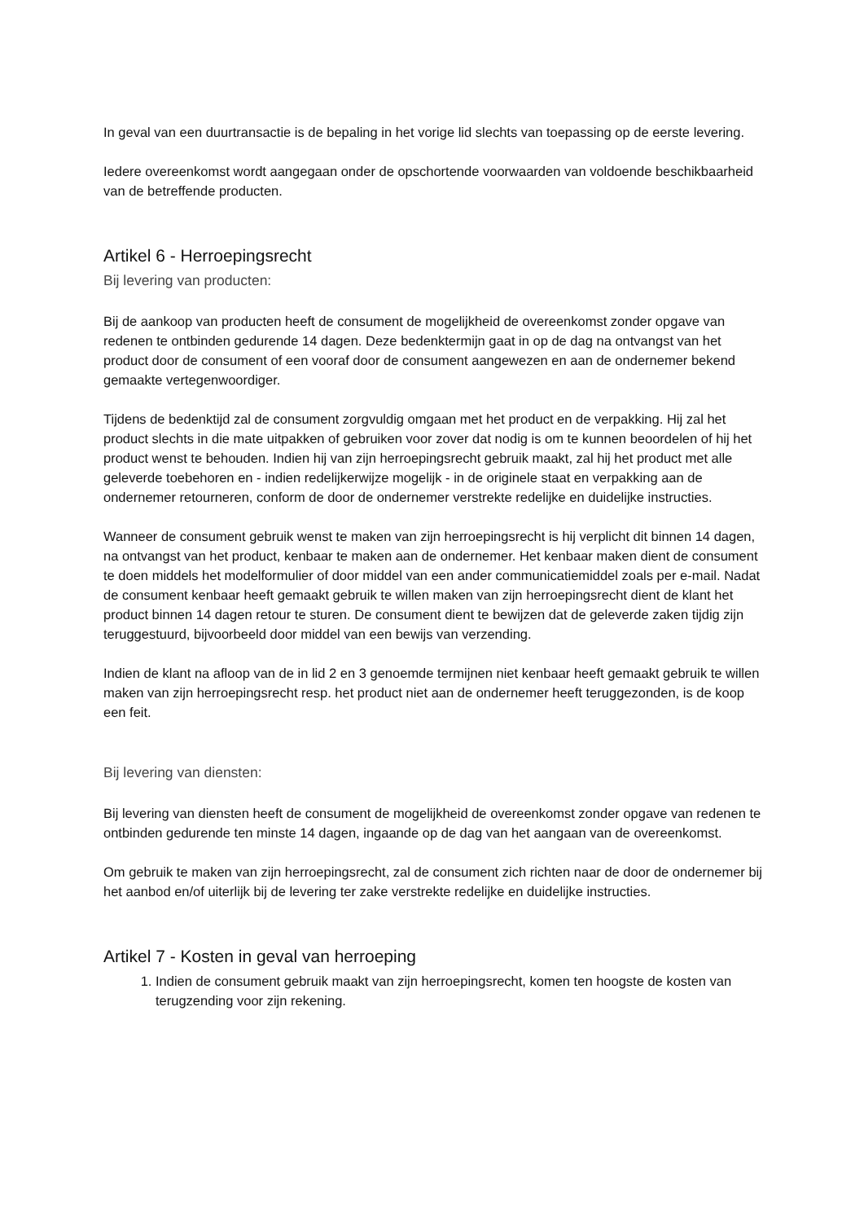In geval van een duurtransactie is de bepaling in het vorige lid slechts van toepassing op de eerste levering.
Iedere overeenkomst wordt aangegaan onder de opschortende voorwaarden van voldoende beschikbaarheid van de betreffende producten.
Artikel 6 - Herroepingsrecht
Bij levering van producten:
Bij de aankoop van producten heeft de consument de mogelijkheid de overeenkomst zonder opgave van redenen te ontbinden gedurende 14 dagen. Deze bedenktermijn gaat in op de dag na ontvangst van het product door de consument of een vooraf door de consument aangewezen en aan de ondernemer bekend gemaakte vertegenwoordiger.
Tijdens de bedenktijd zal de consument zorgvuldig omgaan met het product en de verpakking. Hij zal het product slechts in die mate uitpakken of gebruiken voor zover dat nodig is om te kunnen beoordelen of hij het product wenst te behouden. Indien hij van zijn herroepingsrecht gebruik maakt, zal hij het product met alle geleverde toebehoren en - indien redelijkerwijze mogelijk - in de originele staat en verpakking aan de ondernemer retourneren, conform de door de ondernemer verstrekte redelijke en duidelijke instructies.
Wanneer de consument gebruik wenst te maken van zijn herroepingsrecht is hij verplicht dit binnen 14 dagen, na ontvangst van het product, kenbaar te maken aan de ondernemer. Het kenbaar maken dient de consument te doen middels het modelformulier of door middel van een ander communicatiemiddel zoals per e-mail. Nadat de consument kenbaar heeft gemaakt gebruik te willen maken van zijn herroepingsrecht dient de klant het product binnen 14 dagen retour te sturen. De consument dient te bewijzen dat de geleverde zaken tijdig zijn teruggestuurd, bijvoorbeeld door middel van een bewijs van verzending.
Indien de klant na afloop van de in lid 2 en 3 genoemde termijnen niet kenbaar heeft gemaakt gebruik te willen maken van zijn herroepingsrecht resp. het product niet aan de ondernemer heeft teruggezonden, is de koop een feit.
Bij levering van diensten:
Bij levering van diensten heeft de consument de mogelijkheid de overeenkomst zonder opgave van redenen te ontbinden gedurende ten minste 14 dagen, ingaande op de dag van het aangaan van de overeenkomst.
Om gebruik te maken van zijn herroepingsrecht, zal de consument zich richten naar de door de ondernemer bij het aanbod en/of uiterlijk bij de levering ter zake verstrekte redelijke en duidelijke instructies.
Artikel 7 - Kosten in geval van herroeping
1. Indien de consument gebruik maakt van zijn herroepingsrecht, komen ten hoogste de kosten van terugzending voor zijn rekening.